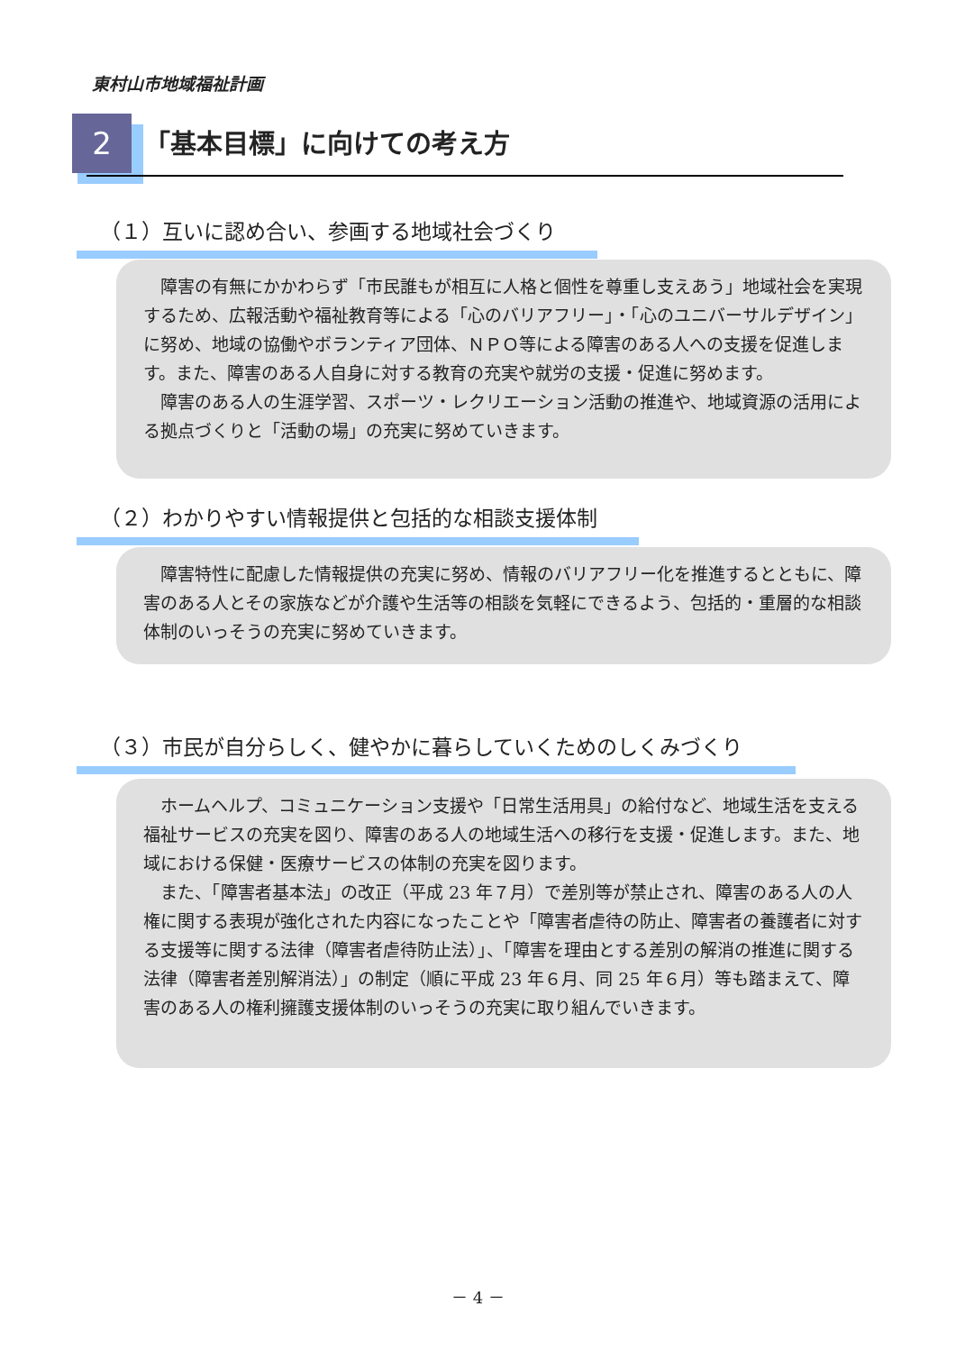東村山市地域福祉計画
2 「基本目標」に向けての考え方
（１）互いに認め合い、参画する地域社会づくり
障害の有無にかかわらず「市民誰もが相互に人格と個性を尊重し支えあう」地域社会を実現するため、広報活動や福祉教育等による「心のバリアフリー」・「心のユニバーサルデザイン」に努め、地域の協働やボランティア団体、ＮＰＯ等による障害のある人への支援を促進します。また、障害のある人自身に対する教育の充実や就労の支援・促進に努めます。
障害のある人の生涯学習、スポーツ・レクリエーション活動の推進や、地域資源の活用による拠点づくりと「活動の場」の充実に努めていきます。
（２）わかりやすい情報提供と包括的な相談支援体制
障害特性に配慮した情報提供の充実に努め、情報のバリアフリー化を推進するとともに、障害のある人とその家族などが介護や生活等の相談を気軽にできるよう、包括的・重層的な相談体制のいっそうの充実に努めていきます。
（３）市民が自分らしく、健やかに暮らしていくためのしくみづくり
ホームヘルプ、コミュニケーション支援や「日常生活用具」の給付など、地域生活を支える福祉サービスの充実を図り、障害のある人の地域生活への移行を支援・促進します。また、地域における保健・医療サービスの体制の充実を図ります。
また、「障害者基本法」の改正（平成 23 年７月）で差別等が禁止され、障害のある人の人権に関する表現が強化された内容になったことや「障害者虐待の防止、障害者の養護者に対する支援等に関する法律（障害者虐待防止法）」、「障害を理由とする差別の解消の推進に関する法律（障害者差別解消法）」の制定（順に平成 23 年６月、同 25 年６月）等も踏まえて、障害のある人の権利擁護支援体制のいっそうの充実に取り組んでいきます。
－ 4 －